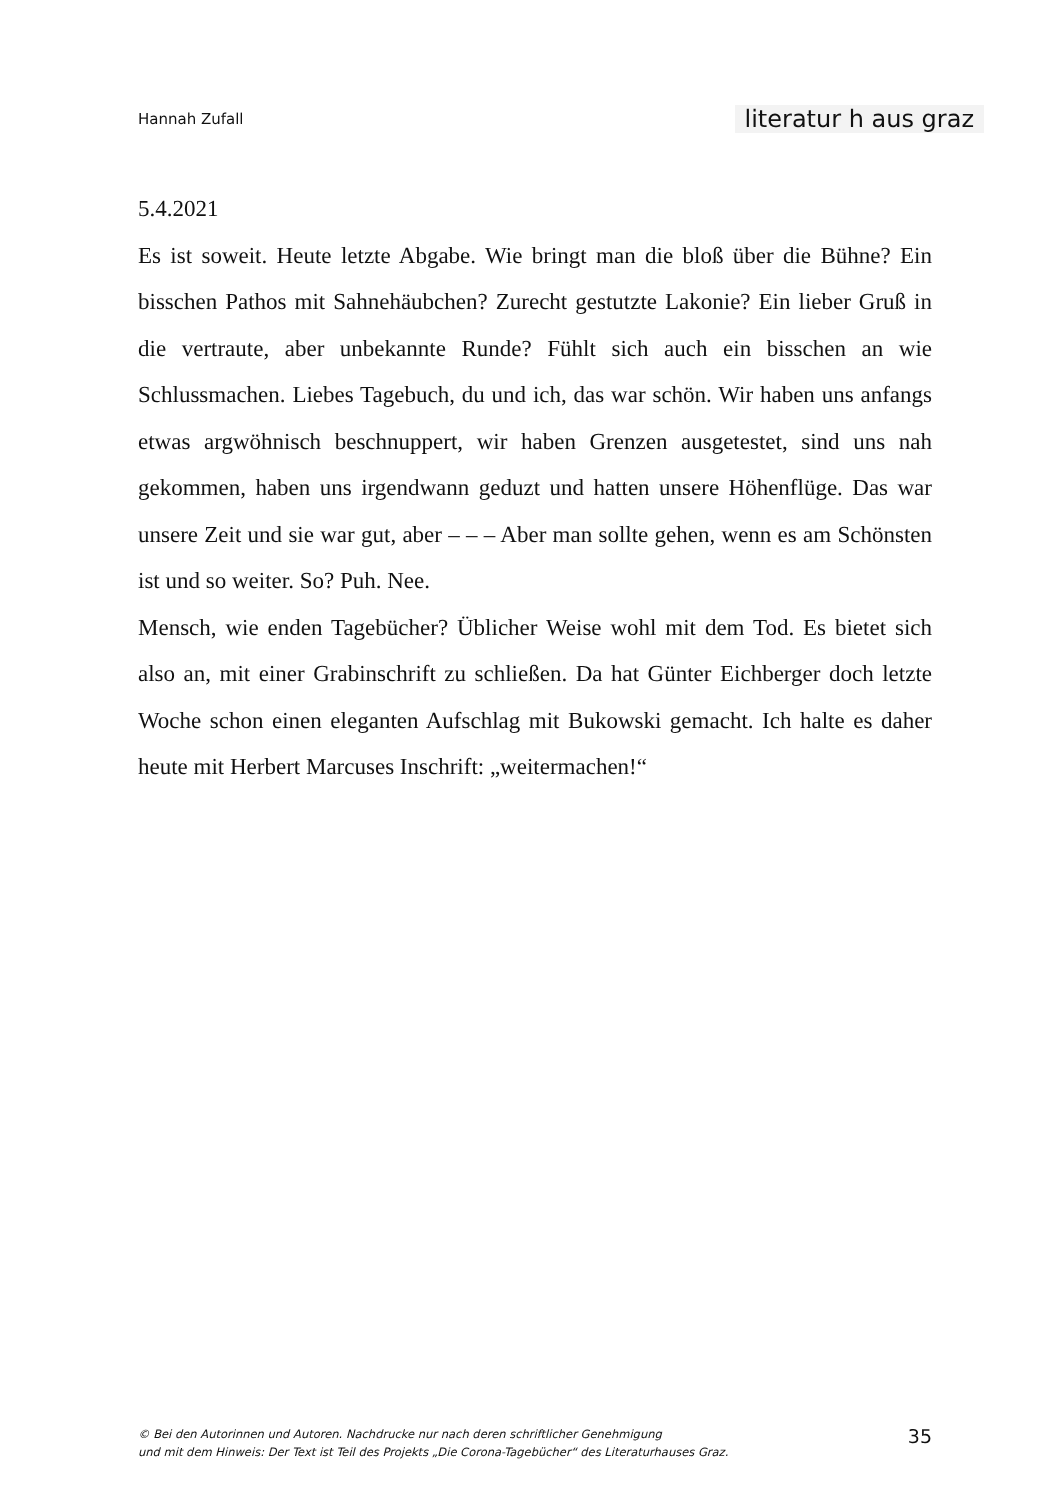Hannah Zufall literatur h aus graz
5.4.2021
Es ist soweit. Heute letzte Abgabe. Wie bringt man die bloß über die Bühne? Ein bisschen Pathos mit Sahnehäubchen? Zurecht gestutzte Lakonie? Ein lieber Gruß in die vertraute, aber unbekannte Runde? Fühlt sich auch ein bisschen an wie Schlussmachen. Liebes Tagebuch, du und ich, das war schön. Wir haben uns anfangs etwas argwöhnisch beschnuppert, wir haben Grenzen ausgetestet, sind uns nah gekommen, haben uns irgendwann geduzt und hatten unsere Höhenflüge. Das war unsere Zeit und sie war gut, aber – – – Aber man sollte gehen, wenn es am Schönsten ist und so weiter. So? Puh. Nee.
Mensch, wie enden Tagebücher? Üblicher Weise wohl mit dem Tod. Es bietet sich also an, mit einer Grabinschrift zu schließen. Da hat Günter Eichberger doch letzte Woche schon einen eleganten Aufschlag mit Bukowski gemacht. Ich halte es daher heute mit Herbert Marcuses Inschrift: „weitermachen!“
© Bei den Autorinnen und Autoren. Nachdrucke nur nach deren schriftlicher Genehmigung
und mit dem Hinweis: Der Text ist Teil des Projekts „Die Corona-Tagebücher“ des Literaturhauses Graz.
35